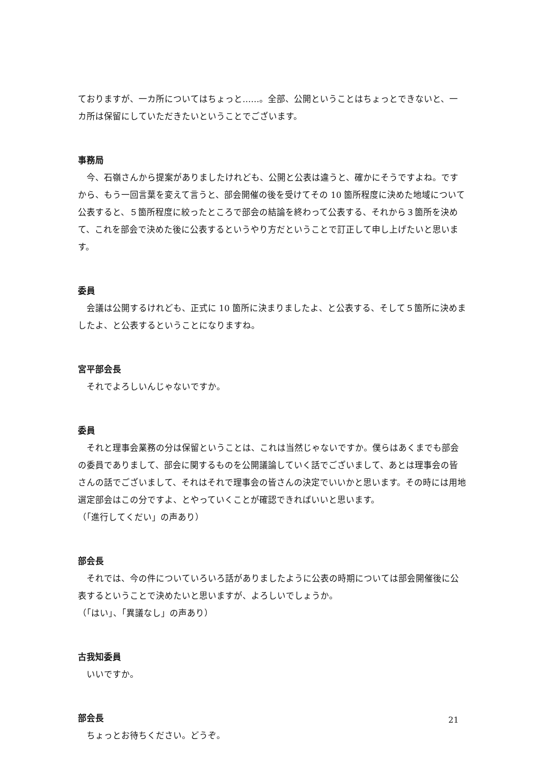ておりますが、一カ所についてはちょっと……。全部、公開ということはちょっとできないと、一カ所は保留にしていただきたいということでございます。
事務局
今、石嶺さんから提案がありましたけれども、公開と公表は違うと、確かにそうですよね。ですから、もう一回言葉を変えて言うと、部会開催の後を受けてその 10 箇所程度に決めた地域について公表すると、５箇所程度に絞ったところで部会の結論を終わって公表する、それから３箇所を決めて、これを部会で決めた後に公表するというやり方だということで訂正して申し上げたいと思います。
委員
会議は公開するけれども、正式に 10 箇所に決まりましたよ、と公表する、そして５箇所に決めましたよ、と公表するということになりますね。
宮平部会長
それでよろしいんじゃないですか。
委員
それと理事会業務の分は保留ということは、これは当然じゃないですか。僕らはあくまでも部会の委員でありまして、部会に関するものを公開議論していく話でございまして、あとは理事会の皆さんの話でございまして、それはそれで理事会の皆さんの決定でいいかと思います。その時には用地選定部会はこの分ですよ、とやっていくことが確認できればいいと思います。
（「進行してくだい」の声あり）
部会長
それでは、今の件についていろいろ話がありましたように公表の時期については部会開催後に公表するということで決めたいと思いますが、よろしいでしょうか。
（「はい」、「異議なし」の声あり）
古我知委員
いいですか。
部会長
ちょっとお待ちください。どうぞ。
21